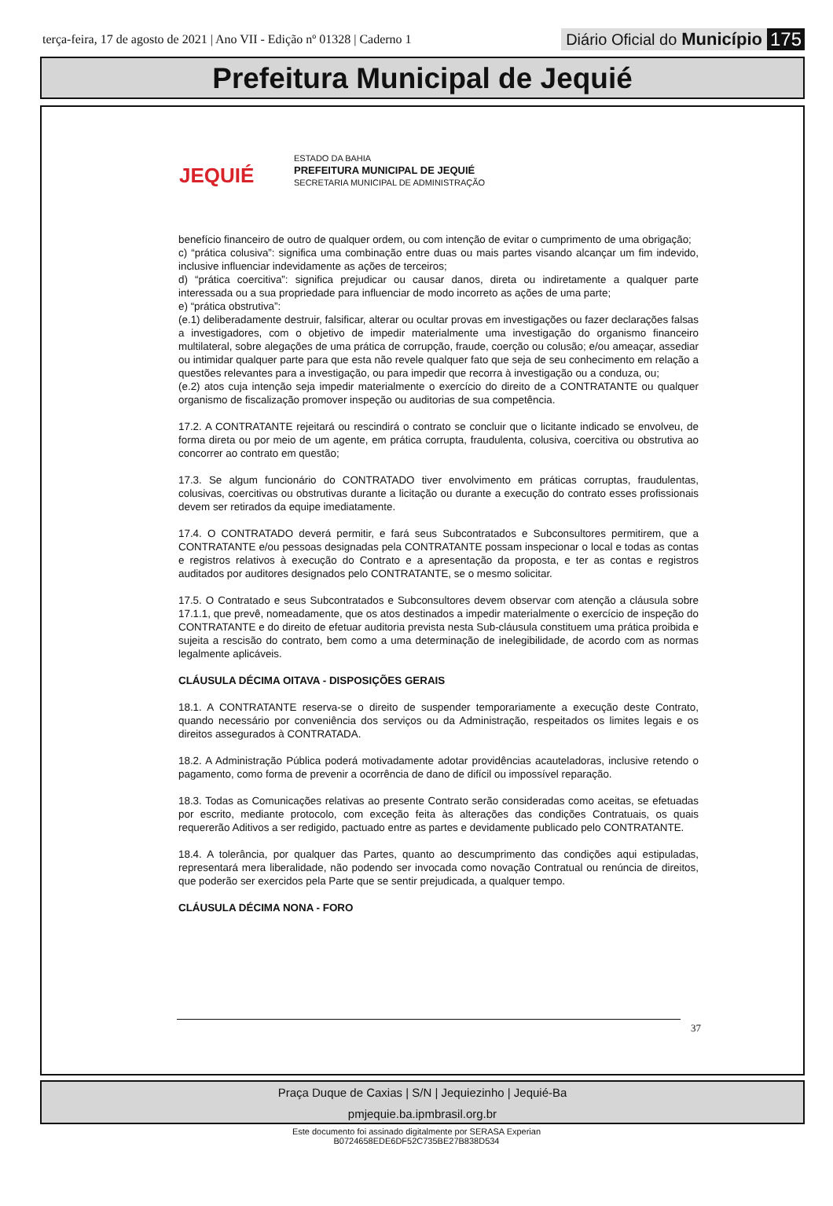terça-feira, 17 de agosto de 2021 | Ano VII - Edição nº 01328 | Caderno 1
Diário Oficial do Município 175
Prefeitura Municipal de Jequié
JEQUIÉ
ESTADO DA BAHIA
PREFEITURA MUNICIPAL DE JEQUIÉ
SECRETARIA MUNICIPAL DE ADMINISTRAÇÃO
benefício financeiro de outro de qualquer ordem, ou com intenção de evitar o cumprimento de uma obrigação;
c) “prática colusiva”: significa uma combinação entre duas ou mais partes visando alcançar um fim indevido, inclusive influenciar indevidamente as ações de terceiros;
d) “prática coercitiva”: significa prejudicar ou causar danos, direta ou indiretamente a qualquer parte interessada ou a sua propriedade para influenciar de modo incorreto as ações de uma parte;
e) “prática obstrutiva”:
(e.1) deliberadamente destruir, falsificar, alterar ou ocultar provas em investigações ou fazer declarações falsas a investigadores, com o objetivo de impedir materialmente uma investigação do organismo financeiro multilateral, sobre alegações de uma prática de corrupção, fraude, coerção ou colusão; e/ou ameaçar, assediar ou intimidar qualquer parte para que esta não revele qualquer fato que seja de seu conhecimento em relação a questões relevantes para a investigação, ou para impedir que recorra à investigação ou a conduza, ou;
(e.2) atos cuja intenção seja impedir materialmente o exercício do direito de a CONTRATANTE ou qualquer organismo de fiscalização promover inspeção ou auditorias de sua competência.
17.2. A CONTRATANTE rejeitará ou rescindirá o contrato se concluir que o licitante indicado se envolveu, de forma direta ou por meio de um agente, em prática corrupta, fraudulenta, colusiva, coercitiva ou obstrutiva ao concorrer ao contrato em questão;
17.3. Se algum funcionário do CONTRATADO tiver envolvimento em práticas corruptas, fraudulentas, colusivas, coercitivas ou obstrutivas durante a licitação ou durante a execução do contrato esses profissionais devem ser retirados da equipe imediatamente.
17.4. O CONTRATADO deverá permitir, e fará seus Subcontratados e Subconsultores permitirem, que a CONTRATANTE e/ou pessoas designadas pela CONTRATANTE possam inspecionar o local e todas as contas e registros relativos à execução do Contrato e a apresentação da proposta, e ter as contas e registros auditados por auditores designados pelo CONTRATANTE, se o mesmo solicitar.
17.5. O Contratado e seus Subcontratados e Subconsultores devem observar com atenção a cláusula sobre 17.1.1, que prevê, nomeadamente, que os atos destinados a impedir materialmente o exercício de inspeção do CONTRATANTE e do direito de efetuar auditoria prevista nesta Sub-cláusula constituem uma prática proibida e sujeita a rescisão do contrato, bem como a uma determinação de inelegibilidade, de acordo com as normas legalmente aplicáveis.
CLÁUSULA DÉCIMA OITAVA - DISPOSIÇÕES GERAIS
18.1. A CONTRATANTE reserva-se o direito de suspender temporariamente a execução deste Contrato, quando necessário por conveniência dos serviços ou da Administração, respeitados os limites legais e os direitos assegurados à CONTRATADA.
18.2. A Administração Pública poderá motivadamente adotar providências acauteladoras, inclusive retendo o pagamento, como forma de prevenir a ocorrência de dano de difícil ou impossível reparação.
18.3. Todas as Comunicações relativas ao presente Contrato serão consideradas como aceitas, se efetuadas por escrito, mediante protocolo, com exceção feita às alterações das condições Contratuais, os quais requererão Aditivos a ser redigido, pactuado entre as partes e devidamente publicado pelo CONTRATANTE.
18.4. A tolerância, por qualquer das Partes, quanto ao descumprimento das condições aqui estipuladas, representará mera liberalidade, não podendo ser invocada como novação Contratual ou renúncia de direitos, que poderão ser exercidos pela Parte que se sentir prejudicada, a qualquer tempo.
CLÁUSULA DÉCIMA NONA - FORO
37
Praça Duque de Caxias | S/N | Jequiezinho | Jequié-Ba
pmjequie.ba.ipmbrasil.org.br
Este documento foi assinado digitalmente por SERASA Experian
B0724658EDE6DF52C735BE27B838D534